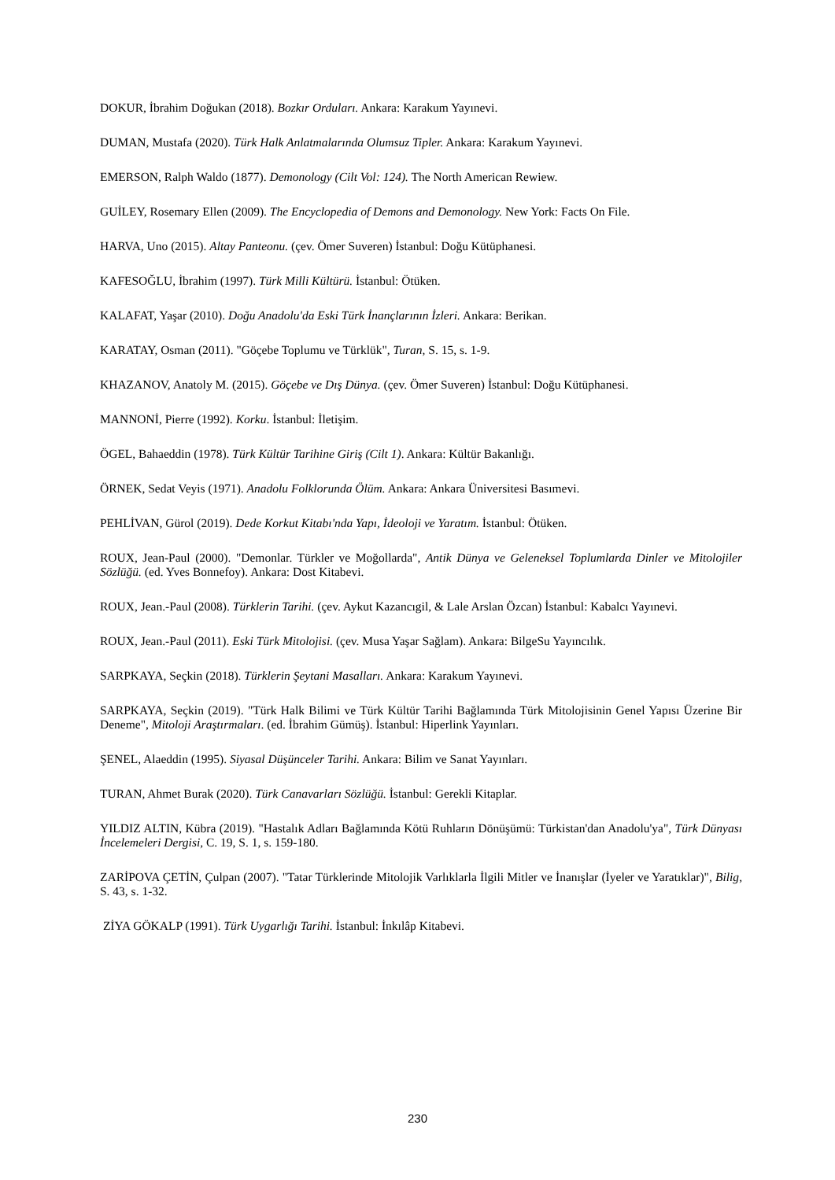DOKUR, İbrahim Doğukan (2018). Bozkır Orduları. Ankara: Karakum Yayınevi.
DUMAN, Mustafa (2020). Türk Halk Anlatmalarında Olumsuz Tipler. Ankara: Karakum Yayınevi.
EMERSON, Ralph Waldo (1877). Demonology (Cilt Vol: 124). The North American Rewiew.
GUİLEY, Rosemary Ellen (2009). The Encyclopedia of Demons and Demonology. New York: Facts On File.
HARVA, Uno (2015). Altay Panteonu. (çev. Ömer Suveren) İstanbul: Doğu Kütüphanesi.
KAFESOĞLU, İbrahim (1997). Türk Milli Kültürü. İstanbul: Ötüken.
KALAFAT, Yaşar (2010). Doğu Anadolu'da Eski Türk İnançlarının İzleri. Ankara: Berikan.
KARATAY, Osman (2011). "Göçebe Toplumu ve Türklük", Turan, S. 15, s. 1-9.
KHAZANOV, Anatoly M. (2015). Göçebe ve Dış Dünya. (çev. Ömer Suveren) İstanbul: Doğu Kütüphanesi.
MANNONİ, Pierre (1992). Korku. İstanbul: İletişim.
ÖGEL, Bahaeddin (1978). Türk Kültür Tarihine Giriş (Cilt 1). Ankara: Kültür Bakanlığı.
ÖRNEK, Sedat Veyis (1971). Anadolu Folklorunda Ölüm. Ankara: Ankara Üniversitesi Basımevi.
PEHLİVAN, Gürol (2019). Dede Korkut Kitabı'nda Yapı, İdeoloji ve Yaratım. İstanbul: Ötüken.
ROUX, Jean-Paul (2000). "Demonlar. Türkler ve Moğollarda", Antik Dünya ve Geleneksel Toplumlarda Dinler ve Mitolojiler Sözlüğü. (ed. Yves Bonnefoy). Ankara: Dost Kitabevi.
ROUX, Jean.-Paul (2008). Türklerin Tarihi. (çev. Aykut Kazancıgil, & Lale Arslan Özcan) İstanbul: Kabalcı Yayınevi.
ROUX, Jean.-Paul (2011). Eski Türk Mitolojisi. (çev. Musa Yaşar Sağlam). Ankara: BilgeSu Yayıncılık.
SARPKAYA, Seçkin (2018). Türklerin Şeytani Masalları. Ankara: Karakum Yayınevi.
SARPKAYA, Seçkin (2019). "Türk Halk Bilimi ve Türk Kültür Tarihi Bağlamında Türk Mitolojisinin Genel Yapısı Üzerine Bir Deneme", Mitoloji Araştırmaları. (ed. İbrahim Gümüş). İstanbul: Hiperlink Yayınları.
ŞENEL, Alaeddin (1995). Siyasal Düşünceler Tarihi. Ankara: Bilim ve Sanat Yayınları.
TURAN, Ahmet Burak (2020). Türk Canavarları Sözlüğü. İstanbul: Gerekli Kitaplar.
YILDIZ ALTIN, Kübra (2019). "Hastalık Adları Bağlamında Kötü Ruhların Dönüşümü: Türkistan'dan Anadolu'ya", Türk Dünyası İncelemeleri Dergisi, C. 19, S. 1, s. 159-180.
ZARİPOVA ÇETİN, Çulpan (2007). "Tatar Türklerinde Mitolojik Varlıklarla İlgili Mitler ve İnanışlar (İyeler ve Yaratıklar)", Bilig, S. 43, s. 1-32.
ZİYA GÖKALP (1991). Türk Uygarlığı Tarihi. İstanbul: İnkılâp Kitabevi.
230